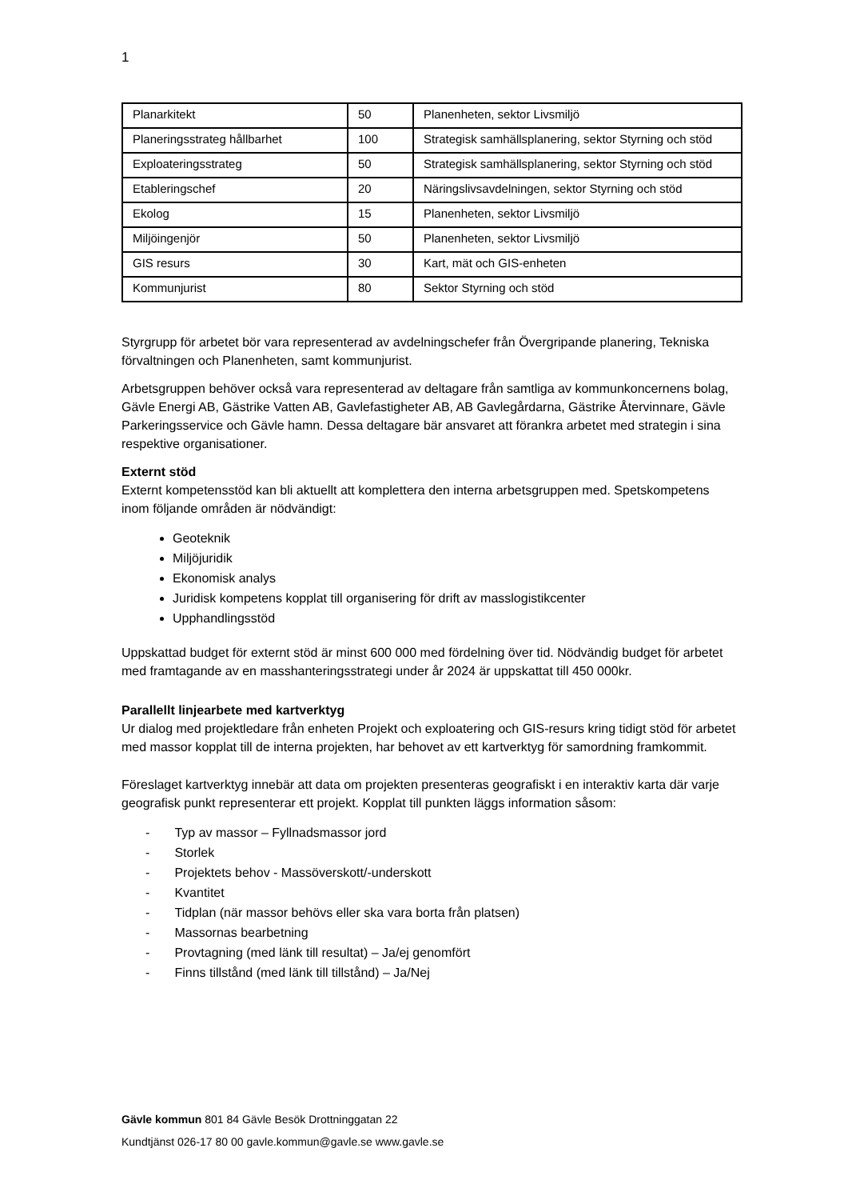1
| Planarkitekt | 50 | Planenheten, sektor Livsmiljö |
| Planeringsstrateg hållbarhet | 100 | Strategisk samhällsplanering, sektor Styrning och stöd |
| Exploateringsstrateg | 50 | Strategisk samhällsplanering, sektor Styrning och stöd |
| Etableringschef | 20 | Näringslivsavdelningen, sektor Styrning och stöd |
| Ekolog | 15 | Planenheten, sektor Livsmiljö |
| Miljöingenjör | 50 | Planenheten, sektor Livsmiljö |
| GIS resurs | 30 | Kart, mät och GIS-enheten |
| Kommunjurist | 80 | Sektor Styrning och stöd |
Styrgrupp för arbetet bör vara representerad av avdelningschefer från Övergripande planering, Tekniska förvaltningen och Planenheten, samt kommunjurist.
Arbetsgruppen behöver också vara representerad av deltagare från samtliga av kommunkoncernens bolag, Gävle Energi AB, Gästrike Vatten AB, Gavlefastigheter AB, AB Gavlegårdarna, Gästrike Återvinnare, Gävle Parkeringsservice och Gävle hamn. Dessa deltagare bär ansvaret att förankra arbetet med strategin i sina respektive organisationer.
Externt stöd
Externt kompetensstöd kan bli aktuellt att komplettera den interna arbetsgruppen med. Spetskompetens inom följande områden är nödvändigt:
Geoteknik
Miljöjuridik
Ekonomisk analys
Juridisk kompetens kopplat till organisering för drift av masslogistikcenter
Upphandlingsstöd
Uppskattad budget för externt stöd är minst 600 000 med fördelning över tid. Nödvändig budget för arbetet med framtagande av en masshanteringsstrategi under år 2024 är uppskattat till 450 000kr.
Parallellt linjearbete med kartverktyg
Ur dialog med projektledare från enheten Projekt och exploatering och GIS-resurs kring tidigt stöd för arbetet med massor kopplat till de interna projekten, har behovet av ett kartverktyg för samordning framkommit.
Föreslaget kartverktyg innebär att data om projekten presenteras geografiskt i en interaktiv karta där varje geografisk punkt representerar ett projekt. Kopplat till punkten läggs information såsom:
- Typ av massor – Fyllnadsmassor jord
- Storlek
- Projektets behov - Massöverskott/-underskott
- Kvantitet
- Tidplan (när massor behövs eller ska vara borta från platsen)
- Massornas bearbetning
- Provtagning (med länk till resultat) – Ja/ej genomfört
- Finns tillstånd (med länk till tillstånd) – Ja/Nej
Gävle kommun 801 84 Gävle Besök Drottninggatan 22
Kundtjänst 026-17 80 00 gavle.kommun@gavle.se www.gavle.se